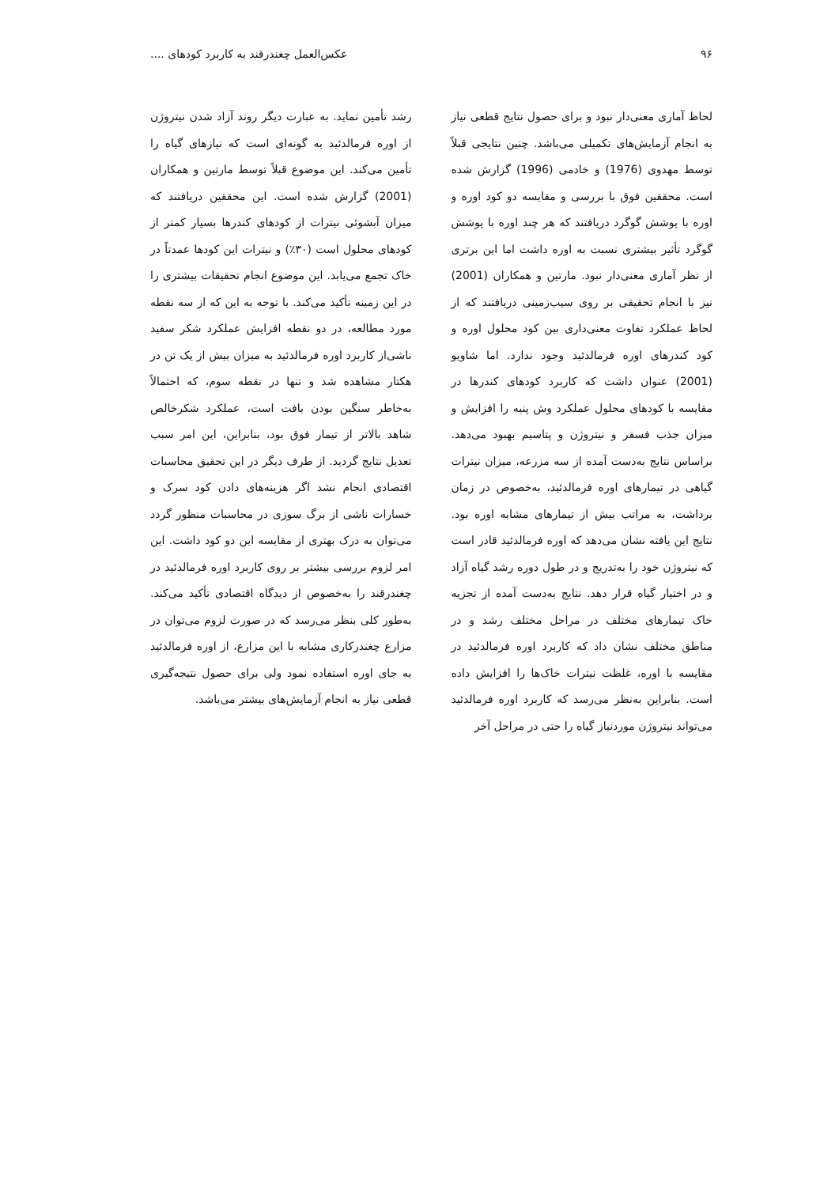۹۶ عکس‌العمل چغندرقند به کاربرد کودهای ....
لحاظ آماری معنی‌دار نبود و برای حصول نتایج قطعی نیاز به انجام آزمایش‌های تکمیلی می‌باشد. چنین نتایجی قبلاً توسط مهدوی (1976) و خادمی (1996) گزارش شده است. محققین فوق با بررسی و مقایسه دو کود اوره و اوره با پوشش گوگرد دریافتند که هر چند اوره با پوشش گوگرد تأثیر بیشتری نسبت به اوره داشت اما این برتری از نظر آماری معنی‌دار نبود. مارتین و همکاران (2001) نیز با انجام تحقیقی بر روی سیب‌زمینی دریافتند که از لحاظ عملکرد تفاوت معنی‌داری بین کود محلول اوره و کود کندرهای اوره فرمالدئید وجود ندارد. اما شاویو (2001) عنوان داشت که کاربرد کودهای کندرها در مقایسه با کودهای محلول عملکرد وش پنبه را افزایش و میزان جذب فسفر و نیتروژن و پتاسیم بهبود می‌دهد. براساس نتایج به‌دست آمده از سه مزرعه، میزان نیترات گیاهی در تیمارهای اوره فرمالدئید، به‌خصوص در زمان برداشت، به مراتب بیش از تیمارهای مشابه اوره بود. نتایج این یافته نشان می‌دهد که اوره فرمالدئید قادر است که نیتروژن خود را به‌تدریج و در طول دوره رشد گیاه آزاد و در اختیار گیاه قرار دهد. نتایج به‌دست آمده از تجزیه خاک تیمارهای مختلف در مراحل مختلف رشد و در مناطق مختلف نشان داد که کاربرد اوره فرمالدئید در مقایسه با اوره، غلظت نیترات خاک‌ها را افزایش داده است. بنابراین به‌نظر می‌رسد که کاربرد اوره فرمالدئید می‌تواند نیتروژن موردنیاز گیاه را حتی در مراحل آخر
رشد تأمین نماید. به عبارت دیگر روند آزاد شدن نیتروژن از اوره فرمالدئید به گونه‌ای است که نیازهای گیاه را تأمین می‌کند. این موضوع قبلاً توسط مارتین و همکاران (2001) گزارش شده است. این محققین دریافتند که میزان آبشوئی نیترات از کودهای کندرها بسیار کمتر از کودهای محلول است (۳۰٪) و نیترات این کودها عمدتاً در خاک تجمع می‌یابد. این موضوع انجام تحقیقات بیشتری را در این زمینه تأکید می‌کند. با توجه به این که از سه نقطه مورد مطالعه، در دو نقطه افزایش عملکرد شکر سفید ناشی‌از کاربرد اوره فرمالدئید به میزان بیش از یک تن در هکتار مشاهده شد و تنها در نقطه سوم، که احتمالاً به‌خاطر سنگین بودن بافت است، عملکرد شکرخالص شاهد بالاتر از تیمار فوق بود، بنابراین، این امر سبب تعدیل نتایج گردید. از طرف دیگر در این تحقیق محاسبات اقتصادی انجام نشد اگر هزینه‌های دادن کود سرک و خسارات ناشی از برگ سوزی در محاسبات منظور گردد می‌توان به درک بهتری از مقایسه این دو کود داشت. این امر لزوم بررسی بیشتر بر روی کاربرد اوره فرمالدئید در چغندرقند را به‌خصوص از دیدگاه اقتصادی تأکید می‌کند. به‌طور کلی بنظر می‌رسد که در صورت لزوم می‌توان در مزارع چغندرکاری مشابه با این مزارع، از اوره فرمالدئید به جای اوره استفاده نمود ولی برای حصول نتیجه‌گیری قطعی نیاز به انجام آزمایش‌های بیشتر می‌باشد.